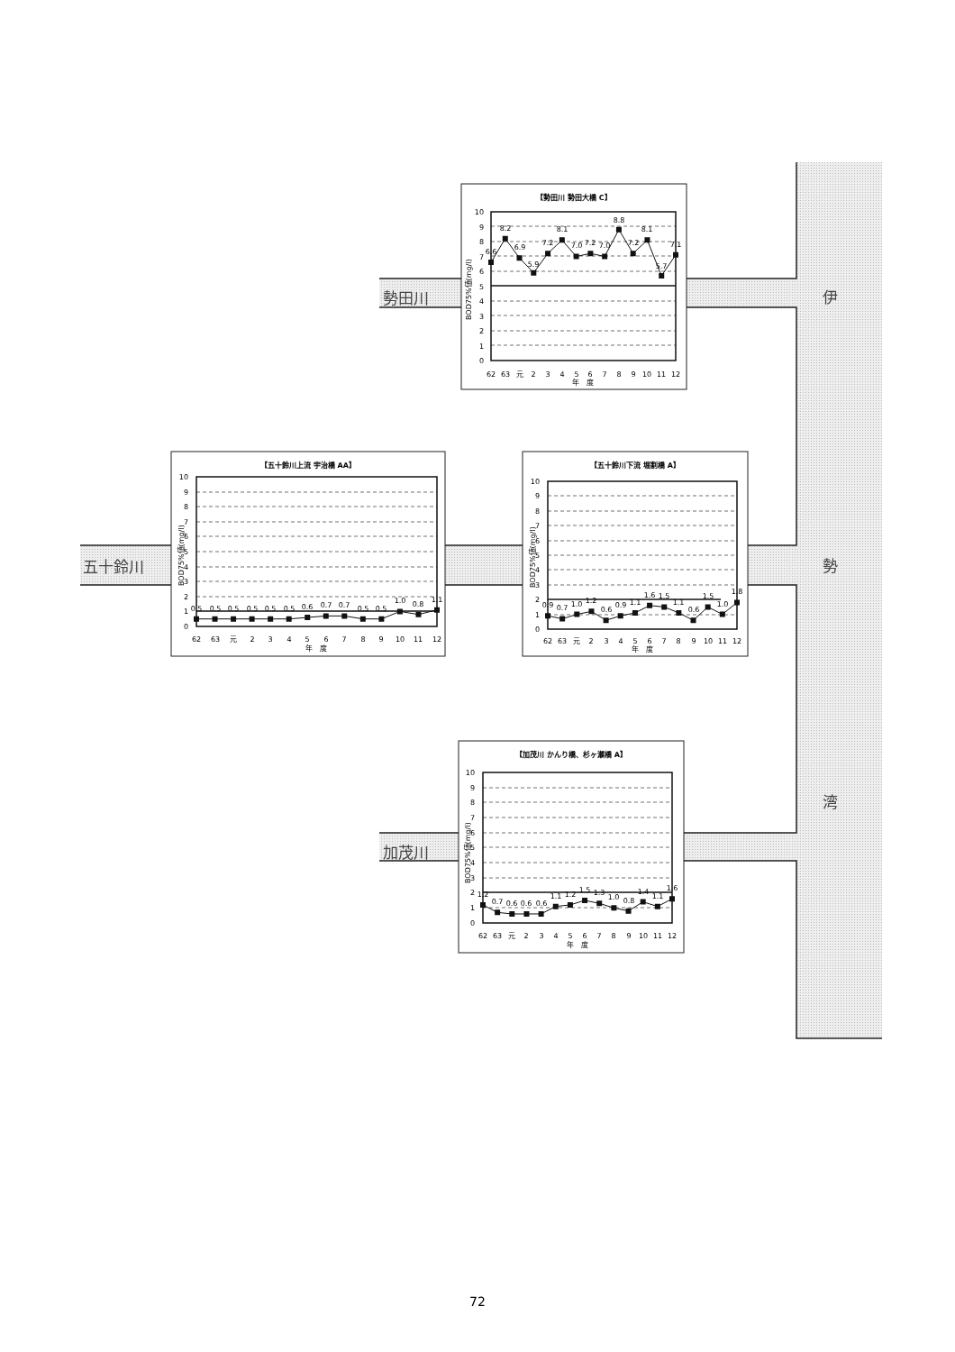勢田川
五十鈴川
加茂川
伊
勢
湾
【勢田川 勢田大橋 C】
6.6
8.2
6.9
5.9
7.2
8.1
7.0
7.2
7.0
8.8
7.2
8.1
5.7
7.1
0
1
2
3
4
5
6
7
8
9
10
62
63
元
2
3
4
5
6
7
8
9
10
11
12
年　度
BOD75%値(mg/l)
【五十鈴川上流 宇治橋 AA】
0.5
0.5
0.5
0.5
0.5
0.5
0.6
0.7
0.7
0.5
0.5
1.0
0.8
1.1
0
1
2
3
4
5
6
7
8
9
10
62
63
元
2
3
4
5
6
7
8
9
10
11
12
年　度
BOD75%値(mg/l)
【五十鈴川下流 堀割橋 A】
0.9
0.7
1.0
1.2
0.6
0.9
1.1
1.6
1.5
1.1
0.6
1.5
1.0
1.8
0
1
2
3
4
5
6
7
8
9
10
62
63
元
2
3
4
5
6
7
8
9
10
11
12
年　度
BOD75%値(mg/l)
【加茂川 かんり橋、杉ヶ瀬橋 A】
1.2
0.7
0.6
0.6
0.6
1.1
1.2
1.5
1.3
1.0
0.8
1.4
1.1
1.6
0
1
2
3
4
5
6
7
8
9
10
62
63
元
2
3
4
5
6
7
8
9
10
11
12
年　度
BOD75%値(mg/l)
72